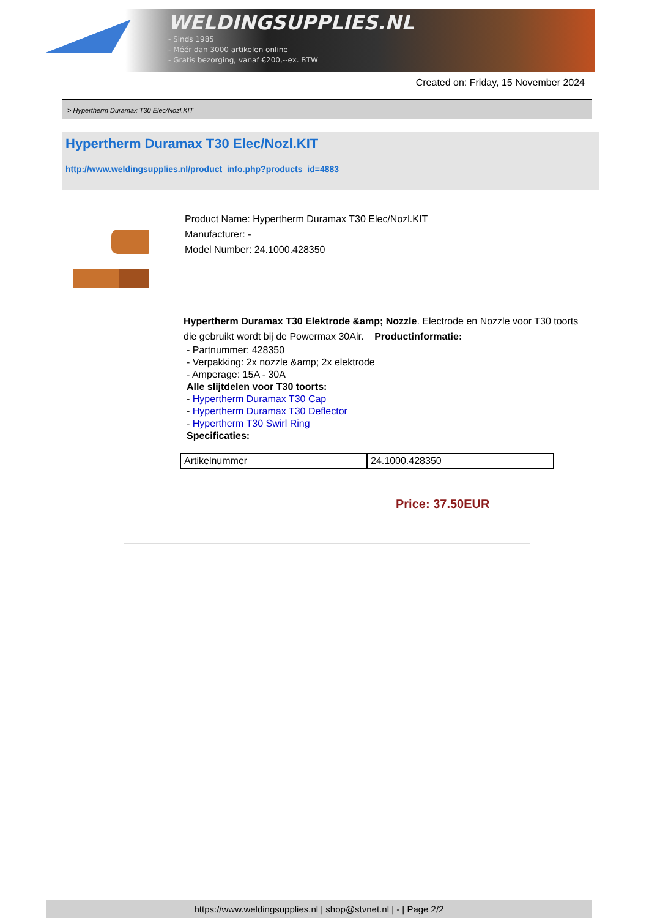WELDINGSUPPLIES.NL
- Sinds 1985
- Méér dan 3000 artikelen online
- Gratis bezorging, vanaf €200,--ex. BTW
Created on: Friday, 15 November 2024
> Hypertherm Duramax T30 Elec/Nozl.KIT
Hypertherm Duramax T30 Elec/Nozl.KIT
http://www.weldingsupplies.nl/product_info.php?products_id=4883
Product Name: Hypertherm Duramax T30 Elec/Nozl.KIT
Manufacturer: -
Model Number: 24.1000.428350
Hypertherm Duramax T30 Elektrode &amp; Nozzle. Electrode en Nozzle voor T30 toorts die gebruikt wordt bij de Powermax 30Air. Productinformatie:
- Partnummer: 428350
- Verpakking: 2x nozzle &amp; 2x elektrode
- Amperage: 15A - 30A
Alle slijtdelen voor T30 toorts:
- Hypertherm Duramax T30 Cap
- Hypertherm Duramax T30 Deflector
- Hypertherm T30 Swirl Ring
Specificaties:
| Artikelnummer | 24.1000.428350 |
Price: 37.50EUR
https://www.weldingsupplies.nl | shop@stvnet.nl | - | Page 2/2